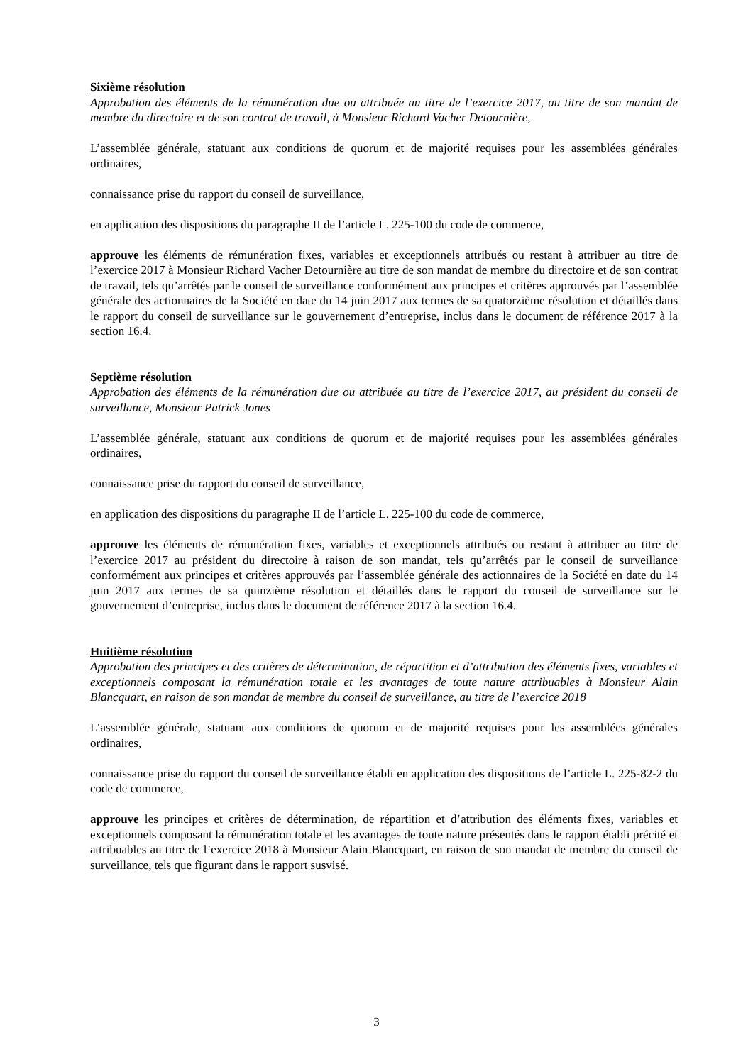Sixième résolution
Approbation des éléments de la rémunération due ou attribuée au titre de l’exercice 2017, au titre de son mandat de membre du directoire et de son contrat de travail, à Monsieur Richard Vacher Detournière,
L’assemblée générale, statuant aux conditions de quorum et de majorité requises pour les assemblées générales ordinaires,
connaissance prise du rapport du conseil de surveillance,
en application des dispositions du paragraphe II de l’article L. 225-100 du code de commerce,
approuve les éléments de rémunération fixes, variables et exceptionnels attribués ou restant à attribuer au titre de l’exercice 2017 à Monsieur Richard Vacher Detournière au titre de son mandat de membre du directoire et de son contrat de travail, tels qu’arrêtés par le conseil de surveillance conformément aux principes et critères approuvés par l’assemblée générale des actionnaires de la Société en date du 14 juin 2017 aux termes de sa quatorzième résolution et détaillés dans le rapport du conseil de surveillance sur le gouvernement d’entreprise, inclus dans le document de référence 2017 à la section 16.4.
Septième résolution
Approbation des éléments de la rémunération due ou attribuée au titre de l’exercice 2017, au président du conseil de surveillance, Monsieur Patrick Jones
L’assemblée générale, statuant aux conditions de quorum et de majorité requises pour les assemblées générales ordinaires,
connaissance prise du rapport du conseil de surveillance,
en application des dispositions du paragraphe II de l’article L. 225-100 du code de commerce,
approuve les éléments de rémunération fixes, variables et exceptionnels attribués ou restant à attribuer au titre de l’exercice 2017 au président du directoire à raison de son mandat, tels qu’arrêtés par le conseil de surveillance conformément aux principes et critères approuvés par l’assemblée générale des actionnaires de la Société en date du 14 juin 2017 aux termes de sa quinzième résolution et détaillés dans le rapport du conseil de surveillance sur le gouvernement d’entreprise, inclus dans le document de référence 2017 à la section 16.4.
Huitième résolution
Approbation des principes et des critères de détermination, de répartition et d’attribution des éléments fixes, variables et exceptionnels composant la rémunération totale et les avantages de toute nature attribuables à Monsieur Alain Blancquart, en raison de son mandat de membre du conseil de surveillance, au titre de l’exercice 2018
L’assemblée générale, statuant aux conditions de quorum et de majorité requises pour les assemblées générales ordinaires,
connaissance prise du rapport du conseil de surveillance établi en application des dispositions de l’article L. 225-82-2 du code de commerce,
approuve les principes et critères de détermination, de répartition et d’attribution des éléments fixes, variables et exceptionnels composant la rémunération totale et les avantages de toute nature présentés dans le rapport établi précité et attribuables au titre de l’exercice 2018 à Monsieur Alain Blancquart, en raison de son mandat de membre du conseil de surveillance, tels que figurant dans le rapport susvisé.
3